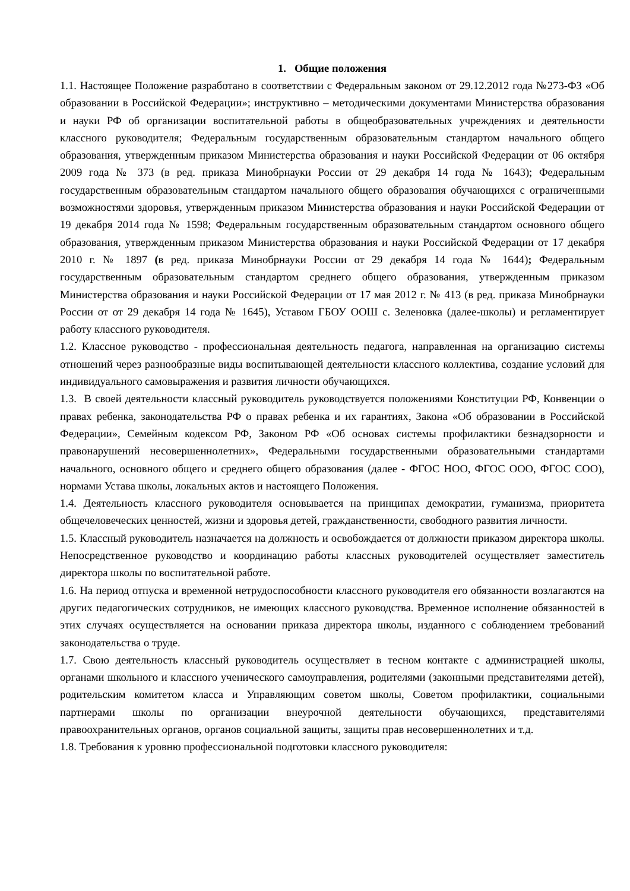1. Общие положения
1.1. Настоящее Положение разработано в соответствии с Федеральным законом от 29.12.2012 года №273-ФЗ «Об образовании в Российской Федерации»; инструктивно – методическими документами Министерства образования и науки РФ об организации воспитательной работы в общеобразовательных учреждениях и деятельности классного руководителя; Федеральным государственным образовательным стандартом начального общего образования, утвержденным приказом Министерства образования и науки Российской Федерации от 06 октября 2009 года № 373 (в ред. приказа Минобрнауки России от 29 декабря 14 года № 1643); Федеральным государственным образовательным стандартом начального общего образования обучающихся с ограниченными возможностями здоровья, утвержденным приказом Министерства образования и науки Российской Федерации от 19 декабря 2014 года № 1598; Федеральным государственным образовательным стандартом основного общего образования, утвержденным приказом Министерства образования и науки Российской Федерации от 17 декабря 2010 г. № 1897 (в ред. приказа Минобрнауки России от 29 декабря 14 года № 1644); Федеральным государственным образовательным стандартом среднего общего образования, утвержденным приказом Министерства образования и науки Российской Федерации от 17 мая 2012 г. № 413 (в ред. приказа Минобрнауки России от от 29 декабря 14 года № 1645), Уставом ГБОУ ООШ с. Зеленовка (далее-школы) и регламентирует работу классного руководителя.
1.2. Классное руководство - профессиональная деятельность педагога, направленная на организацию системы отношений через разнообразные виды воспитывающей деятельности классного коллектива, создание условий для индивидуального самовыражения и развития личности обучающихся.
1.3. В своей деятельности классный руководитель руководствуется положениями Конституции РФ, Конвенции о правах ребенка, законодательства РФ о правах ребенка и их гарантиях, Закона «Об образовании в Российской Федерации», Семейным кодексом РФ, Законом РФ «Об основах системы профилактики безнадзорности и правонарушений несовершеннолетних», Федеральными государственными образовательными стандартами начального, основного общего и среднего общего образования (далее - ФГОС НОО, ФГОС ООО, ФГОС СОО), нормами Устава школы, локальных актов и настоящего Положения.
1.4. Деятельность классного руководителя основывается на принципах демократии, гуманизма, приоритета общечеловеческих ценностей, жизни и здоровья детей, гражданственности, свободного развития личности.
1.5. Классный руководитель назначается на должность и освобождается от должности приказом директора школы. Непосредственное руководство и координацию работы классных руководителей осуществляет заместитель директора школы по воспитательной работе.
1.6. На период отпуска и временной нетрудоспособности классного руководителя его обязанности возлагаются на других педагогических сотрудников, не имеющих классного руководства. Временное исполнение обязанностей в этих случаях осуществляется на основании приказа директора школы, изданного с соблюдением требований законодательства о труде.
1.7. Свою деятельность классный руководитель осуществляет в тесном контакте с администрацией школы, органами школьного и классного ученического самоуправления, родителями (законными представителями детей), родительским комитетом класса и Управляющим советом школы, Советом профилактики, социальными партнерами школы по организации внеурочной деятельности обучающихся, представителями правоохранительных органов, органов социальной защиты, защиты прав несовершеннолетних и т.д.
1.8. Требования к уровню профессиональной подготовки классного руководителя: